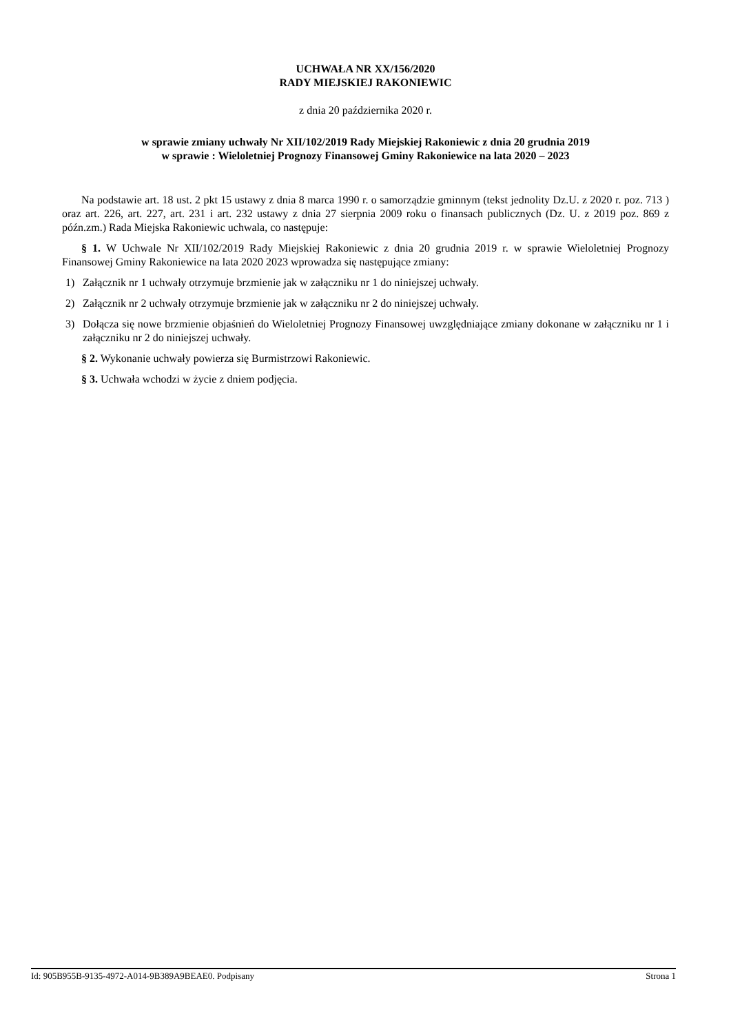UCHWAŁA NR XX/156/2020
RADY MIEJSKIEJ RAKONIEWIC
z dnia 20 października 2020 r.
w sprawie zmiany uchwały Nr XII/102/2019 Rady Miejskiej Rakoniewic z dnia 20 grudnia 2019
w sprawie : Wieloletniej Prognozy Finansowej Gminy Rakoniewice na lata 2020 – 2023
Na podstawie art. 18 ust. 2 pkt 15 ustawy z dnia 8 marca 1990 r. o samorządzie gminnym (tekst jednolity Dz.U. z 2020 r. poz. 713 ) oraz art. 226, art. 227, art. 231 i art. 232 ustawy z dnia 27 sierpnia 2009 roku o finansach publicznych (Dz. U. z 2019 poz. 869 z późn.zm.) Rada Miejska Rakoniewic uchwala, co następuje:
§ 1. W Uchwale Nr XII/102/2019 Rady Miejskiej Rakoniewic z dnia 20 grudnia 2019 r. w sprawie Wieloletniej Prognozy Finansowej Gminy Rakoniewice na lata 2020 2023 wprowadza się następujące zmiany:
1) Załącznik nr 1 uchwały otrzymuje brzmienie jak w załączniku nr 1 do niniejszej uchwały.
2) Załącznik nr 2 uchwały otrzymuje brzmienie jak w załączniku nr 2 do niniejszej uchwały.
3) Dołącza się nowe brzmienie objaśnień do Wieloletniej Prognozy Finansowej uwzględniające zmiany dokonane w załączniku nr 1 i załączniku nr 2 do niniejszej uchwały.
§ 2. Wykonanie uchwały powierza się Burmistrzowi Rakoniewic.
§ 3. Uchwała wchodzi w życie z dniem podjęcia.
Id: 905B955B-9135-4972-A014-9B389A9BEAE0. Podpisany Strona 1